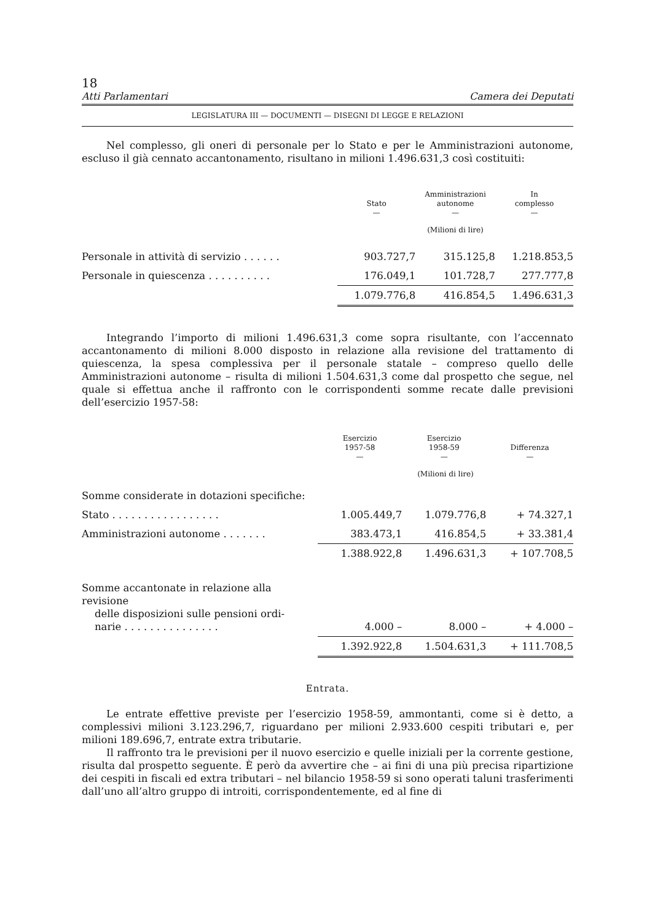18
Atti Parlamentari Camera dei Deputati
LEGISLATURA III — DOCUMENTI — DISEGNI DI LEGGE E RELAZIONI
Nel complesso, gli oneri di personale per lo Stato e per le Amministrazioni autonome, escluso il già cennato accantonamento, risultano in milioni 1.496.631,3 così costituiti:
| | Stato — | Amministrazioni autonome — | In complesso — |
| --- | --- | --- | --- |
| | (Milioni di lire) | | |
| Personale in attività di servizio . . . . . . | 903.727,7 | 315.125,8 | 1.218.853,5 |
| Personale in quiescenza . . . . . . . . . . | 176.049,1 | 101.728,7 | 277.777,8 |
| | 1.079.776,8 | 416.854,5 | 1.496.631,3 |
Integrando l’importo di milioni 1.496.631,3 come sopra risultante, con l’accennato accantonamento di milioni 8.000 disposto in relazione alla revisione del trattamento di quiescenza, la spesa complessiva per il personale statale – compreso quello delle Amministrazioni autonome – risulta di milioni 1.504.631,3 come dal prospetto che segue, nel quale si effettua anche il raffronto con le corrispondenti somme recate dalle previsioni dell’esercizio 1957-58:
| | Esercizio 1957-58 — | Esercizio 1958-59 — | Differenza — |
| --- | --- | --- | --- |
| | (Milioni di lire) | | |
| Somme considerate in dotazioni specifiche: | | | |
| Stato . . . . . . . . . . . . . . . . . | 1.005.449,7 | 1.079.776,8 | + 74.327,1 |
| Amministrazioni autonome . . . . . . . | 383.473,1 | 416.854,5 | + 33.381,4 |
| | 1.388.922,8 | 1.496.631,3 | + 107.708,5 |
| Somme accantonate in relazione alla revisione delle disposizioni sulle pensioni ordi- narie . . . . . . . . . . . . . . . | 4.000 – | 8.000 – | + 4.000 – |
| | 1.392.922,8 | 1.504.631,3 | + 111.708,5 |
Entrata.
Le entrate effettive previste per l’esercizio 1958-59, ammontanti, come si è detto, a complessivi milioni 3.123.296,7, riguardano per milioni 2.933.600 cespiti tributari e, per milioni 189.696,7, entrate extra tributarie.
Il raffronto tra le previsioni per il nuovo esercizio e quelle iniziali per la corrente gestione, risulta dal prospetto seguente. È però da avvertire che – ai fini di una più precisa ripartizione dei cespiti in fiscali ed extra tributari – nel bilancio 1958-59 si sono operati taluni trasferimenti dall’uno all’altro gruppo di introiti, corrispondentemente, ed al fine di